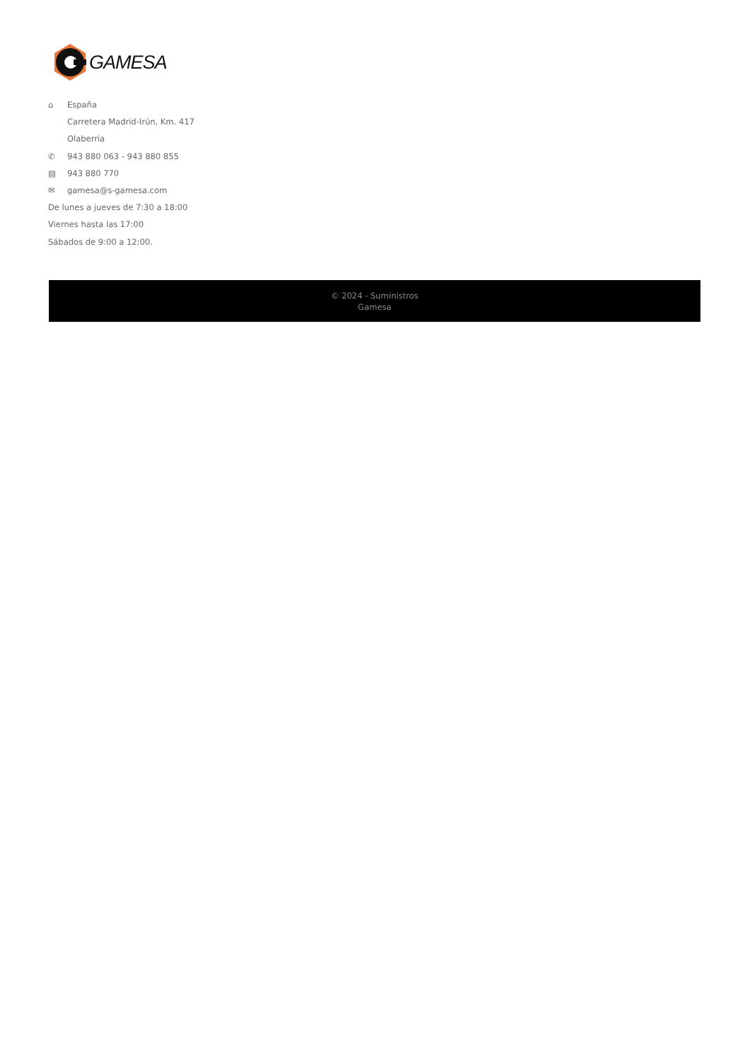GAMESA
⌂ España
Carretera Madrid-Irún, Km. 417
Olaberria
✆ 943 880 063 - 943 880 855
▤ 943 880 770
✉ gamesa@s-gamesa.com
De lunes a jueves de 7:30 a 18:00
Viernes hasta las 17:00
Sábados de 9:00 a 12:00.
© 2024 - Suministros
Gamesa